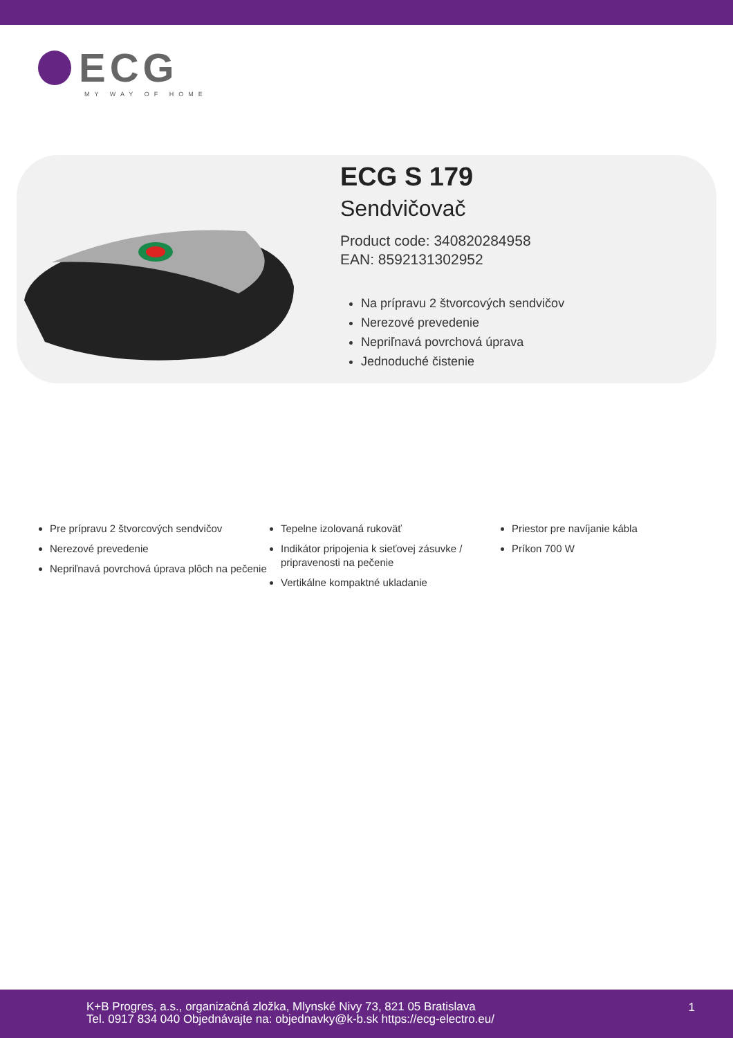ECG
MY WAY OF HOME
ECG S 179
Sendvičovač
Product code: 340820284958
EAN: 8592131302952
Na prípravu 2 štvorcových sendvičov
Nerezové prevedenie
Nepriľnavá povrchová úprava
Jednoduché čistenie
Pre prípravu 2 štvorcových sendvičov
Nerezové prevedenie
Nepriľnavá povrchová úprava plôch na pečenie
Tepelne izolovaná rukoväť
Indikátor pripojenia k sieťovej zásuvke / pripravenosti na pečenie
Vertikálne kompaktné ukladanie
Priestor pre navíjanie kábla
Príkon 700 W
K+B Progres, a.s., organizačná zložka, Mlynské Nivy 73, 821 05 Bratislava
Tel. 0917 834 040 Objednávajte na: objednavky@k-b.sk https://ecg-electro.eu/
1